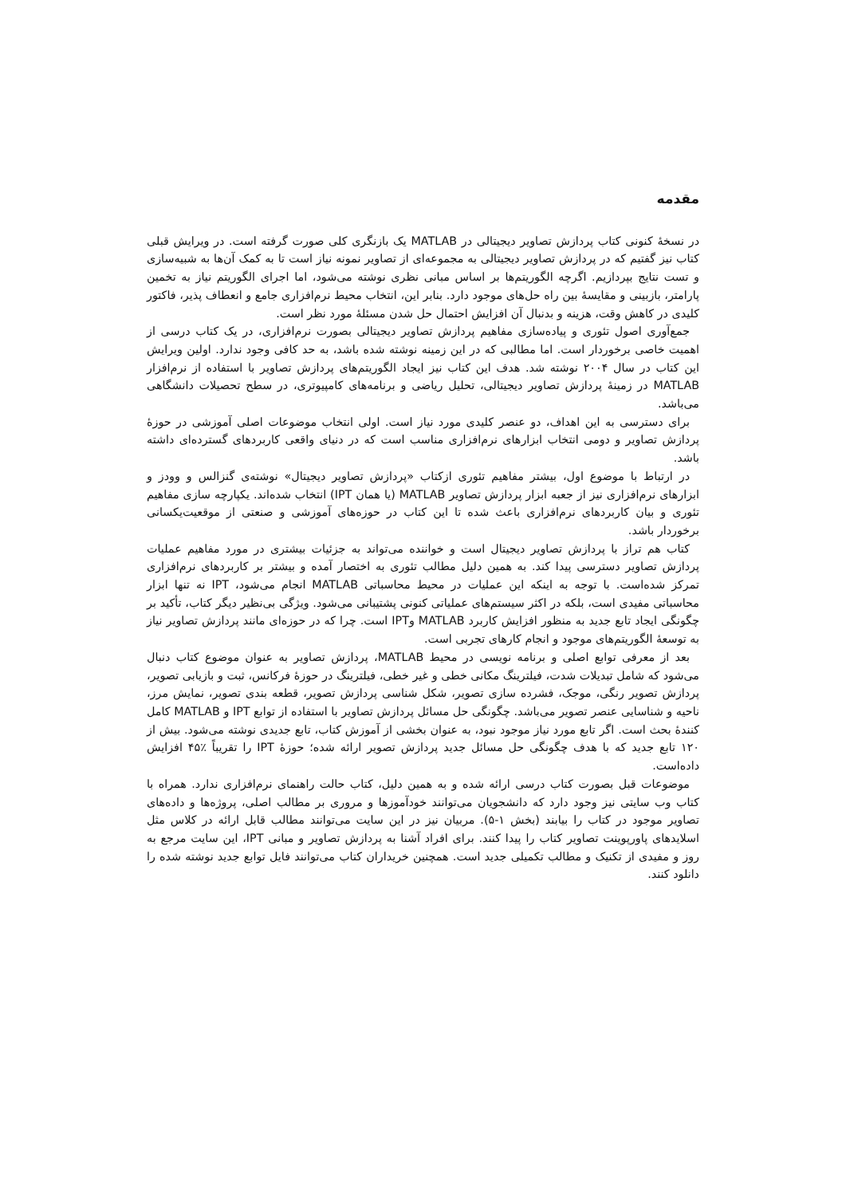مقدمه
در نسخهٔ کنونی کتاب پردازش تصاویر دیجیتالی در MATLAB یک بازنگری کلی صورت گرفته است. در ویرایش قبلی کتاب نیز گفتیم که در پردازش تصاویر دیجیتالی به مجموعه‌ای از تصاویر نمونه نیاز است تا به کمک آن‌ها به شبیه‌سازی و تست نتایج بپردازیم. اگرچه الگوریتم‌ها بر اساس مبانی نظری نوشته می‌شود، اما اجرای الگوریتم نیاز به تخمین پارامتر، بازبینی و مقایسهٔ بین راه حل‌های موجود دارد. بنابر این، انتخاب محیط نرم‌افزاری جامع و انعطاف پذیر، فاکتور کلیدی در کاهش وقت، هزینه و بدنبال آن افزایش احتمال حل شدن مسئلهٔ مورد نظر است.
جمع‌آوری اصول تئوری و پیاده‌سازی مفاهیم پردازش تصاویر دیجیتالی بصورت نرم‌افزاری، در یک کتاب درسی از اهمیت خاصی برخوردار است. اما مطالبی که در این زمینه نوشته شده باشد، به حد کافی وجود ندارد. اولین ویرایش این کتاب در سال ۲۰۰۴ نوشته شد. هدف این کتاب نیز ایجاد الگوریتم‌های پردازش تصاویر با استفاده از نرم‌افزار MATLAB در زمینهٔ پردازش تصاویر دیجیتالی، تحلیل ریاضی و برنامه‌های کامپیوتری، در سطح تحصیلات دانشگاهی می‌باشد.
برای دسترسی به این اهداف، دو عنصر کلیدی مورد نیاز است. اولی انتخاب موضوعات اصلی آموزشی در حوزهٔ پردازش تصاویر و دومی انتخاب ابزارهای نرم‌افزاری مناسب است که در دنیای واقعی کاربردهای گسترده‌ای داشته باشد.
در ارتباط با موضوع اول، بیشتر مفاهیم تئوری ازکتاب «پردازش تصاویر دیجیتال» نوشته‌ی گنزالس و وودز و ابزارهای نرم‌افزاری نیز از جعبه ابزار پردازش تصاویر MATLAB (یا همان IPT) انتخاب شده‌اند. یکپارچه سازی مفاهیم تئوری و بیان کاربردهای نرم‌افزاری باعث شده تا این کتاب در حوزه‌های آموزشی و صنعتی از موقعیت‌یکسانی برخوردار باشد.
کتاب هم تراز با پردازش تصاویر دیجیتال است و خواننده می‌تواند به جزئیات بیشتری در مورد مفاهیم عملیات پردازش تصاویر دسترسی پیدا کند. به همین دلیل مطالب تئوری به اختصار آمده و بیشتر بر کاربردهای نرم‌افزاری تمرکز شده‌است. با توجه به اینکه این عملیات در محیط محاسباتی MATLAB انجام می‌شود، IPT نه تنها ابزار محاسباتی مفیدی است، بلکه در اکثر سیستم‌های عملیاتی کنونی پشتیبانی می‌شود. ویژگی بی‌نظیر دیگر کتاب، تأکید بر چگونگی ایجاد تابع جدید به منظور افزایش کاربرد MATLAB وIPT است. چرا که در حوزه‌ای مانند پردازش تصاویر نیاز به توسعهٔ الگوریتم‌های موجود و انجام کارهای تجربی است.
بعد از معرفی توابع اصلی و برنامه نویسی در محیط MATLAB، پردازش تصاویر به عنوان موضوع کتاب دنبال می‌شود که شامل تبدیلات شدت، فیلترینگ مکانی خطی و غیر خطی، فیلترینگ در حوزهٔ فرکانس، ثبت و بازیابی تصویر، پردازش تصویر رنگی، موجک، فشرده سازی تصویر، شکل شناسی پردازش تصویر، قطعه بندی تصویر، نمایش مرز، ناحیه و شناسایی عنصر تصویر می‌باشد. چگونگی حل مسائل پردازش تصاویر با استفاده از توابع IPT و MATLAB کامل کنندهٔ بحث است. اگر تابع مورد نیاز موجود نبود، به عنوان بخشی از آموزش کتاب، تابع جدیدی نوشته می‌شود. بیش از ۱۲۰ تابع جدید که با هدف چگونگی حل مسائل جدید پردازش تصویر ارائه شده؛ حوزهٔ IPT را تقریباً ٪۴۵ افزایش داده‌است.
موضوعات قبل بصورت کتاب درسی ارائه شده و به همین دلیل، کتاب حالت راهنمای نرم‌افزاری ندارد. همراه با کتاب وب سایتی نیز وجود دارد که دانشجویان می‌توانند خودآموزها و مروری بر مطالب اصلی، پروژه‌ها و داده‌های تصاویر موجود در کتاب را بیابند (بخش ۱-۵). مربیان نیز در این سایت می‌توانند مطالب قابل ارائه در کلاس مثل اسلایدهای پاورپوینت تصاویر کتاب را پیدا کنند. برای افراد آشنا به پردازش تصاویر و مبانی IPT، این سایت مرجع به روز و مفیدی از تکنیک و مطالب تکمیلی جدید است. همچنین خریداران کتاب می‌توانند فایل توابع جدید نوشته شده را دانلود کنند.